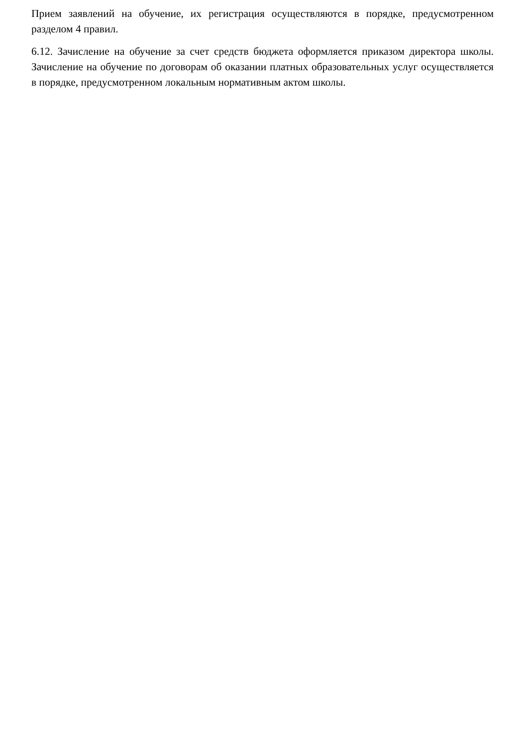Прием заявлений на обучение, их регистрация осуществляются в порядке, предусмотренном разделом 4 правил.
6.12. Зачисление на обучение за счет средств бюджета оформляется приказом директора школы. Зачисление на обучение по договорам об оказании платных образовательных услуг осуществляется в порядке, предусмотренном локальным нормативным актом школы.